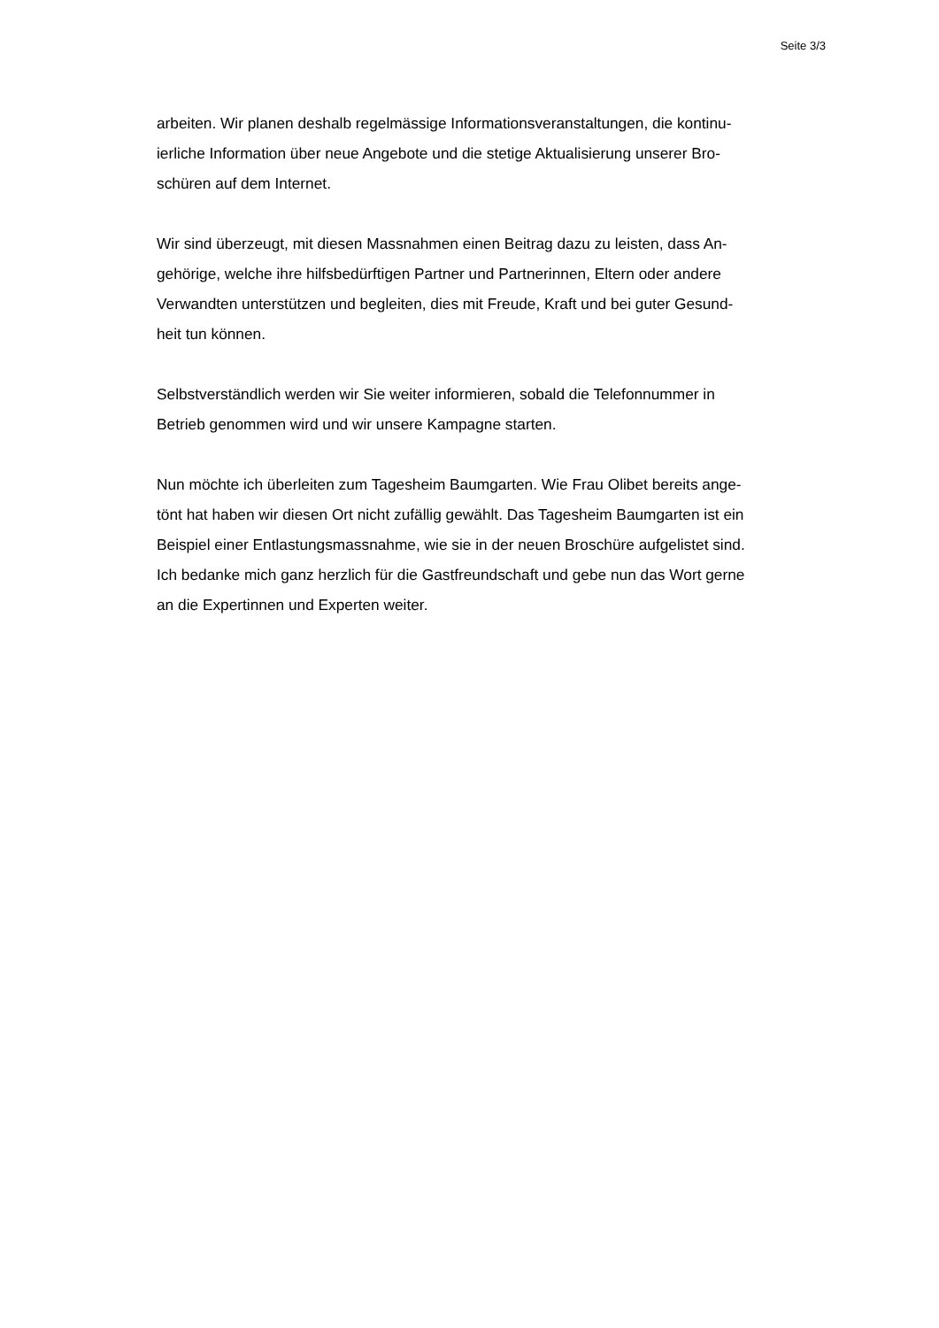Seite 3/3
arbeiten. Wir planen deshalb regelmässige Informationsveranstaltungen, die kontinu-
ierliche Information über neue Angebote und die stetige Aktualisierung unserer Bro-
schüren auf dem Internet.
Wir sind überzeugt, mit diesen Massnahmen einen Beitrag dazu zu leisten, dass An-
gehörige, welche ihre hilfsbedürftigen Partner und Partnerinnen, Eltern oder andere
Verwandten unterstützen und begleiten, dies mit Freude, Kraft und bei guter Gesund-
heit tun können.
Selbstverständlich werden wir Sie weiter informieren, sobald die Telefonnummer in
Betrieb genommen wird und wir unsere Kampagne starten.
Nun möchte ich überleiten zum Tagesheim Baumgarten. Wie Frau Olibet bereits ange-
tönt hat haben wir diesen Ort nicht zufällig gewählt. Das Tagesheim Baumgarten ist ein
Beispiel einer Entlastungsmassnahme, wie sie in der neuen Broschüre aufgelistet sind.
Ich bedanke mich ganz herzlich für die Gastfreundschaft und gebe nun das Wort gerne
an die Expertinnen und Experten weiter.